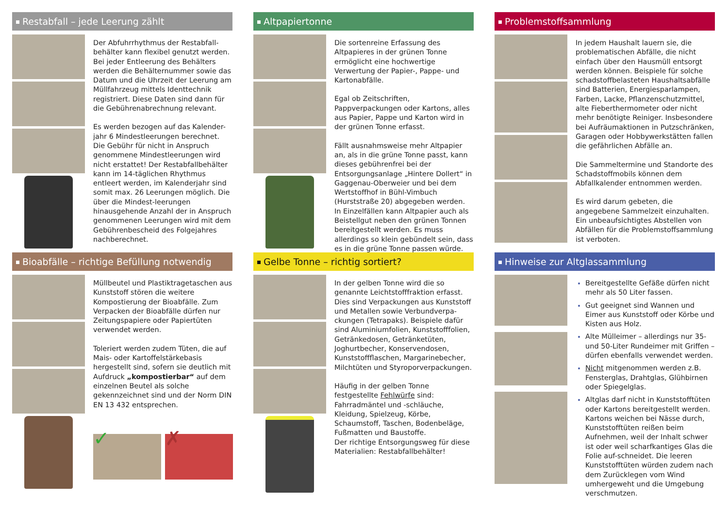Restabfall – jede Leerung zählt
Der Abfuhrrhythmus der Restabfall-behälter kann flexibel genutzt werden. Bei jeder Entleerung des Behälters werden die Behälternummer sowie das Datum und die Uhrzeit der Leerung am Müllfahrzeug mittels Identtechnik registriert. Diese Daten sind dann für die Gebührenabrechnung relevant.
Es werden bezogen auf das Kalender-jahr 6 Mindestleerungen berechnet. Die Gebühr für nicht in Anspruch genommene Mindestleerungen wird nicht erstattet! Der Restabfallbehälter kann im 14-täglichen Rhythmus entleert werden, im Kalenderjahr sind somit max. 26 Leerungen möglich. Die über die Mindest-leerungen hinausgehende Anzahl der in Anspruch genommenen Leerungen wird mit dem Gebührenbescheid des Folgejahres nachberechnet.
Altpapiertonne
Die sortenreine Erfassung des Altpapieres in der grünen Tonne ermöglicht eine hochwertige Verwertung der Papier-, Pappe- und Kartonabfälle.
Egal ob Zeitschriften, Pappverpackungen oder Kartons, alles aus Papier, Pappe und Karton wird in der grünen Tonne erfasst.
Fällt ausnahmsweise mehr Altpapier an, als in die grüne Tonne passt, kann dieses gebührenfrei bei der Entsorgungsanlage „Hintere Dollert“ in Gaggenau-Oberweier und bei dem Wertstoffhof in Bühl-Vimbuch (Hurststraße 20) abgegeben werden.
In Einzelfällen kann Altpapier auch als Beistellgut neben den grünen Tonnen bereitgestellt werden. Es muss allerdings so klein gebündelt sein, dass es in die grüne Tonne passen würde.
Problemstoffsammlung
In jedem Haushalt lauern sie, die problematischen Abfälle, die nicht einfach über den Hausmüll entsorgt werden können. Beispiele für solche schadstoffbelasteten Haushaltsabfälle sind Batterien, Energiesparlampen, Farben, Lacke, Pflanzenschutzmittel, alte Fieberthermometer oder nicht mehr benötigte Reiniger. Insbesondere bei Aufräumaktionen in Putzschränken, Garagen oder Hobbywerkstätten fallen die gefährlichen Abfälle an.
Die Sammeltermine und Standorte des Schadstoffmobils können dem Abfallkalender entnommen werden.
Es wird darum gebeten, die angegebene Sammelzeit einzuhalten. Ein unbeaufsichtigtes Abstellen von Abfällen für die Problemstoffsammlung ist verboten.
Bioabfälle – richtige Befüllung notwendig
Müllbeutel und Plastiktragetaschen aus Kunststoff stören die weitere Kompostierung der Bioabfälle. Zum Verpacken der Bioabfälle dürfen nur Zeitungspapiere oder Papiertüten verwendet werden.
Toleriert werden zudem Tüten, die auf Mais- oder Kartoffelstärkebasis hergestellt sind, sofern sie deutlich mit Aufdruck „kompostierbar“ auf dem einzelnen Beutel als solche gekennzeichnet sind und der Norm DIN EN 13 432 entsprechen.
✓ ✗
Gelbe Tonne – richtig sortiert?
In der gelben Tonne wird die so genannte Leichtstofffraktion erfasst.
Dies sind Verpackungen aus Kunststoff und Metallen sowie Verbundverpa-ckungen (Tetrapaks). Beispiele dafür sind Aluminiumfolien, Kunststofffolien, Getränkedosen, Getränketüten, Joghurtbecher, Konservendosen, Kunststoffflaschen, Margarinebecher, Milchtüten und Styroporverpackungen.
Häufig in der gelben Tonne festgestellte Fehlwürfe sind: Fahrradmäntel und -schläuche, Kleidung, Spielzeug, Körbe, Schaumstoff, Taschen, Bodenbeläge, Fußmatten und Baustoffe.
Der richtige Entsorgungsweg für diese Materialien: Restabfallbehälter!
Hinweise zur Altglassammlung
Bereitgestellte Gefäße dürfen nicht mehr als 50 Liter fassen.
Gut geeignet sind Wannen und Eimer aus Kunststoff oder Körbe und Kisten aus Holz.
Alte Mülleimer – allerdings nur 35- und 50-Liter Rundeimer mit Griffen – dürfen ebenfalls verwendet werden.
Nicht mitgenommen werden z.B. Fensterglas, Drahtglas, Glühbirnen oder Spiegelglas.
Altglas darf nicht in Kunststofftüten oder Kartons bereitgestellt werden. Kartons weichen bei Nässe durch, Kunststofftüten reißen beim Aufnehmen, weil der Inhalt schwer ist oder weil scharfkantiges Glas die Folie auf-schneidet. Die leeren Kunststofftüten würden zudem nach dem Zurücklegen vom Wind umhergeweht und die Umgebung verschmutzen.